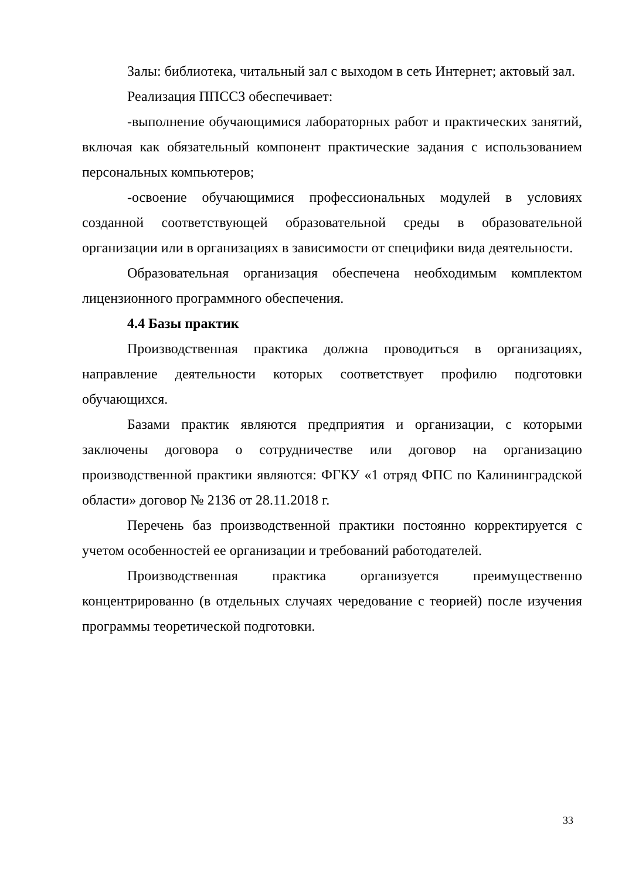Залы: библиотека, читальный зал с выходом в сеть Интернет; актовый зал.
Реализация ППССЗ обеспечивает:
-выполнение обучающимися лабораторных работ и практических занятий, включая как обязательный компонент практические задания с использованием персональных компьютеров;
-освоение обучающимися профессиональных модулей в условиях созданной соответствующей образовательной среды в образовательной организации или в организациях в зависимости от специфики вида деятельности.
Образовательная организация обеспечена необходимым комплектом лицензионного программного обеспечения.
4.4 Базы практик
Производственная практика должна проводиться в организациях, направление деятельности которых соответствует профилю подготовки обучающихся.
Базами практик являются предприятия и организации, с которыми заключены договора о сотрудничестве или договор на организацию производственной практики являются: ФГКУ «1 отряд ФПС по Калининградской области» договор № 2136 от 28.11.2018 г.
Перечень баз производственной практики постоянно корректируется с учетом особенностей ее организации и требований работодателей.
Производственная практика организуется преимущественно концентрированно (в отдельных случаях чередование с теорией) после изучения программы теоретической подготовки.
33